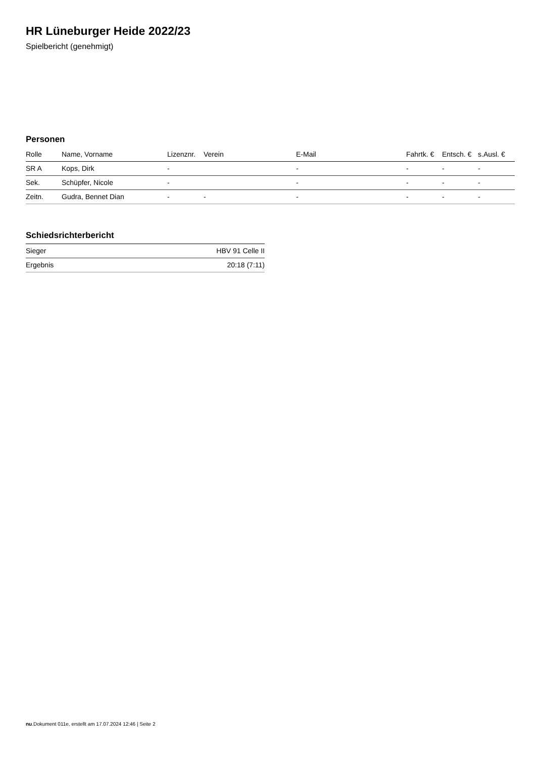HR Lüneburger Heide 2022/23
Spielbericht (genehmigt)
Personen
| Rolle | Name, Vorname | Lizenznr. | Verein | E-Mail | Fahrtk. € | Entsch. € | s.Ausl. € |
| --- | --- | --- | --- | --- | --- | --- | --- |
| SR A | Kops, Dirk | - | | - | - | - | - |
| Sek. | Schüpfer, Nicole | - | | - | - | - | - |
| Zeitn. | Gudra, Bennet Dian | - | - | - | - | - | - |
Schiedsrichterbericht
| Sieger | HBV 91 Celle II |
| Ergebnis | 20:18 (7:11) |
nu.Dokument 011e, erstellt am 17.07.2024 12:46 | Seite 2